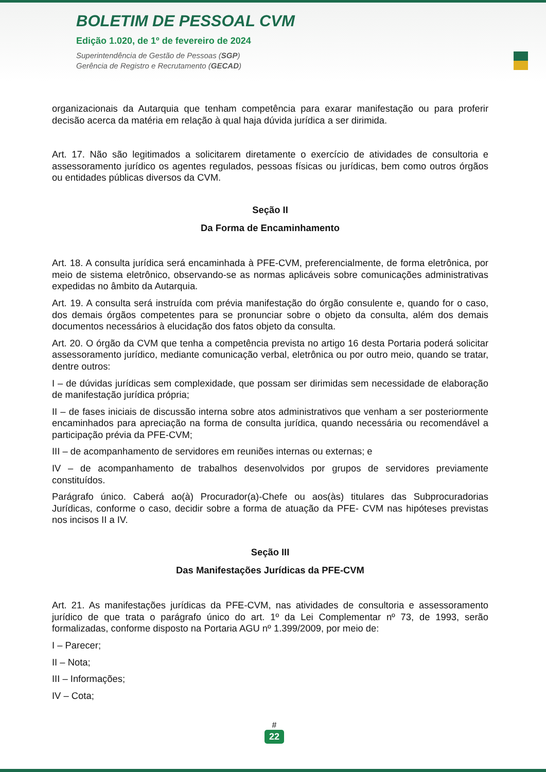BOLETIM DE PESSOAL CVM
Edição 1.020, de 1º de fevereiro de 2024
Superintendência de Gestão de Pessoas (SGP)
Gerência de Registro e Recrutamento (GECAD)
organizacionais da Autarquia que tenham competência para exarar manifestação ou para proferir decisão acerca da matéria em relação à qual haja dúvida jurídica a ser dirimida.
Art. 17. Não são legitimados a solicitarem diretamente o exercício de atividades de consultoria e assessoramento jurídico os agentes regulados, pessoas físicas ou jurídicas, bem como outros órgãos ou entidades públicas diversos da CVM.
Seção II
Da Forma de Encaminhamento
Art. 18. A consulta jurídica será encaminhada à PFE-CVM, preferencialmente, de forma eletrônica, por meio de sistema eletrônico, observando-se as normas aplicáveis sobre comunicações administrativas expedidas no âmbito da Autarquia.
Art. 19. A consulta será instruída com prévia manifestação do órgão consulente e, quando for o caso, dos demais órgãos competentes para se pronunciar sobre o objeto da consulta, além dos demais documentos necessários à elucidação dos fatos objeto da consulta.
Art. 20. O órgão da CVM que tenha a competência prevista no artigo 16 desta Portaria poderá solicitar assessoramento jurídico, mediante comunicação verbal, eletrônica ou por outro meio, quando se tratar, dentre outros:
I – de dúvidas jurídicas sem complexidade, que possam ser dirimidas sem necessidade de elaboração de manifestação jurídica própria;
II – de fases iniciais de discussão interna sobre atos administrativos que venham a ser posteriormente encaminhados para apreciação na forma de consulta jurídica, quando necessária ou recomendável a participação prévia da PFE-CVM;
III – de acompanhamento de servidores em reuniões internas ou externas; e
IV – de acompanhamento de trabalhos desenvolvidos por grupos de servidores previamente constituídos.
Parágrafo único. Caberá ao(à) Procurador(a)-Chefe ou aos(às) titulares das Subprocuradorias Jurídicas, conforme o caso, decidir sobre a forma de atuação da PFE- CVM nas hipóteses previstas nos incisos II a IV.
Seção III
Das Manifestações Jurídicas da PFE-CVM
Art. 21. As manifestações jurídicas da PFE-CVM, nas atividades de consultoria e assessoramento jurídico de que trata o parágrafo único do art. 1º da Lei Complementar nº 73, de 1993, serão formalizadas, conforme disposto na Portaria AGU nº 1.399/2009, por meio de:
I – Parecer;
II – Nota;
III – Informações;
IV – Cota;
#
22